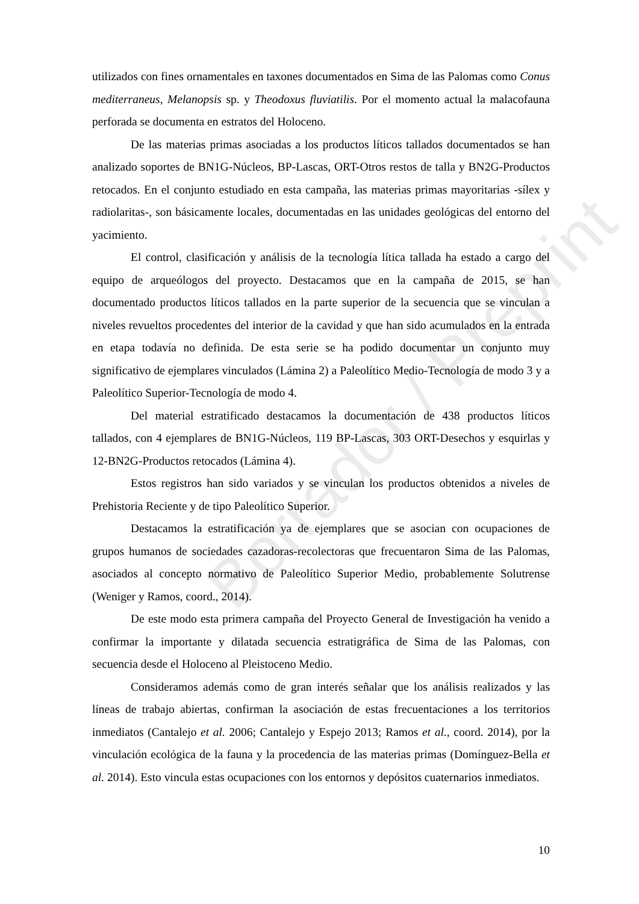utilizados con fines ornamentales en taxones documentados en Sima de las Palomas como Conus mediterraneus, Melanopsis sp. y Theodoxus fluviatilis. Por el momento actual la malacofauna perforada se documenta en estratos del Holoceno.
De las materias primas asociadas a los productos líticos tallados documentados se han analizado soportes de BN1G-Núcleos, BP-Lascas, ORT-Otros restos de talla y BN2G-Productos retocados. En el conjunto estudiado en esta campaña, las materias primas mayoritarias -sílex y radiolaritas-, son básicamente locales, documentadas en las unidades geológicas del entorno del yacimiento.
El control, clasificación y análisis de la tecnología lítica tallada ha estado a cargo del equipo de arqueólogos del proyecto. Destacamos que en la campaña de 2015, se han documentado productos líticos tallados en la parte superior de la secuencia que se vinculan a niveles revueltos procedentes del interior de la cavidad y que han sido acumulados en la entrada en etapa todavía no definida. De esta serie se ha podido documentar un conjunto muy significativo de ejemplares vinculados (Lámina 2) a Paleolítico Medio-Tecnología de modo 3 y a Paleolítico Superior-Tecnología de modo 4.
Del material estratificado destacamos la documentación de 438 productos líticos tallados, con 4 ejemplares de BN1G-Núcleos, 119 BP-Lascas, 303 ORT-Desechos y esquirlas y 12-BN2G-Productos retocados (Lámina 4).
Estos registros han sido variados y se vinculan los productos obtenidos a niveles de Prehistoria Reciente y de tipo Paleolítico Superior.
Destacamos la estratificación ya de ejemplares que se asocian con ocupaciones de grupos humanos de sociedades cazadoras-recolectoras que frecuentaron Sima de las Palomas, asociados al concepto normativo de Paleolítico Superior Medio, probablemente Solutrense (Weniger y Ramos, coord., 2014).
De este modo esta primera campaña del Proyecto General de Investigación ha venido a confirmar la importante y dilatada secuencia estratigráfica de Sima de las Palomas, con secuencia desde el Holoceno al Pleistoceno Medio.
Consideramos además como de gran interés señalar que los análisis realizados y las líneas de trabajo abiertas, confirman la asociación de estas frecuentaciones a los territorios inmediatos (Cantalejo et al. 2006; Cantalejo y Espejo 2013; Ramos et al., coord. 2014), por la vinculación ecológica de la fauna y la procedencia de las materias primas (Domínguez-Bella et al. 2014). Esto vincula estas ocupaciones con los entornos y depósitos cuaternarios inmediatos.
10
Borrador / Preprint